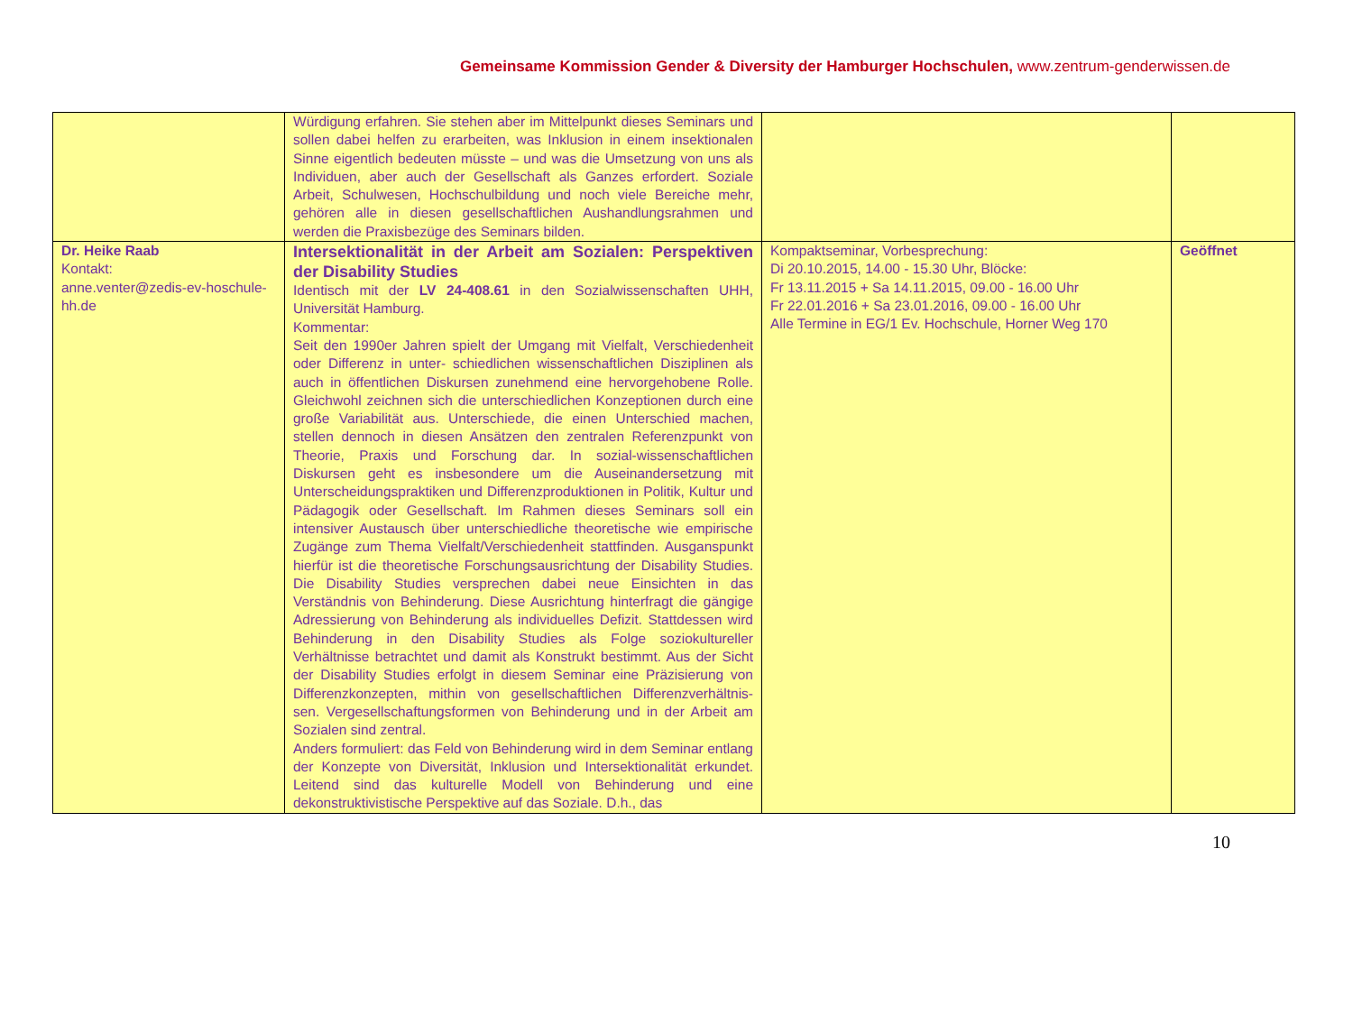Gemeinsame Kommission Gender & Diversity der Hamburger Hochschulen, www.zentrum-genderwissen.de
| | Würdigung erfahren. Sie stehen aber im Mittelpunkt dieses Seminars und sollen dabei helfen zu erarbeiten, was Inklusion in einem insektionalen Sinne eigentlich bedeuten müsste – und was die Umsetzung von uns als Individuen, aber auch der Gesellschaft als Ganzes erfordert. Soziale Arbeit, Schulwesen, Hochschulbildung und noch viele Bereiche mehr, gehören alle in diesen gesellschaftlichen Aushandlungsrahmen und werden die Praxisbezüge des Seminars bilden. | | |
| Dr. Heike Raab Kontakt: anne.venter@zedis-ev-hoschule-hh.de | Intersektionalität in der Arbeit am Sozialen: Perspektiven der Disability Studies Identisch mit der LV 24-408.61 in den Sozialwissenschaften UHH, Universität Hamburg. Kommentar: Seit den 1990er Jahren spielt der Umgang mit Vielfalt, Verschiedenheit oder Differenz in unter- schiedlichen wissenschaftlichen Disziplinen als auch in öffentlichen Diskursen zunehmend eine hervorgehobene Rolle. Gleichwohl zeichnen sich die unterschiedlichen Konzeptionen durch eine große Variabilität aus. Unterschiede, die einen Unterschied machen, stellen dennoch in diesen Ansätzen den zentralen Referenzpunkt von Theorie, Praxis und Forschung dar. In sozial-wissenschaftlichen Diskursen geht es insbesondere um die Auseinandersetzung mit Unterscheidungspraktiken und Differenzproduktionen in Politik, Kultur und Pädagogik oder Gesellschaft. Im Rahmen dieses Seminars soll ein intensiver Austausch über unterschiedliche theoretische wie empirische Zugänge zum Thema Vielfalt/Verschiedenheit stattfinden. Ausganspunkt hierfür ist die theoretische Forschungsausrichtung der Disability Studies. Die Disability Studies versprechen dabei neue Einsichten in das Verständnis von Behinderung. Diese Ausrichtung hinterfragt die gängige Adressierung von Behinderung als individuelles Defizit. Stattdessen wird Behinderung in den Disability Studies als Folge soziokultureller Verhältnisse betrachtet und damit als Konstrukt bestimmt. Aus der Sicht der Disability Studies erfolgt in diesem Seminar eine Präzisierung von Differenzkonzepten, mithin von gesellschaftlichen Differenzverhältnis- sen. Vergesellschaftungsformen von Behinderung und in der Arbeit am Sozialen sind zentral. Anders formuliert: das Feld von Behinderung wird in dem Seminar entlang der Konzepte von Diversität, Inklusion und Intersektionalität erkundet. Leitend sind das kulturelle Modell von Behinderung und eine dekonstruktivistische Perspektive auf das Soziale. D.h., das | Kompaktseminar, Vorbesprechung: Di 20.10.2015, 14.00 - 15.30 Uhr, Blöcke: Fr 13.11.2015 + Sa 14.11.2015, 09.00 - 16.00 Uhr Fr 22.01.2016 + Sa 23.01.2016, 09.00 - 16.00 Uhr Alle Termine in EG/1 Ev. Hochschule, Horner Weg 170 | Geöffnet |
10